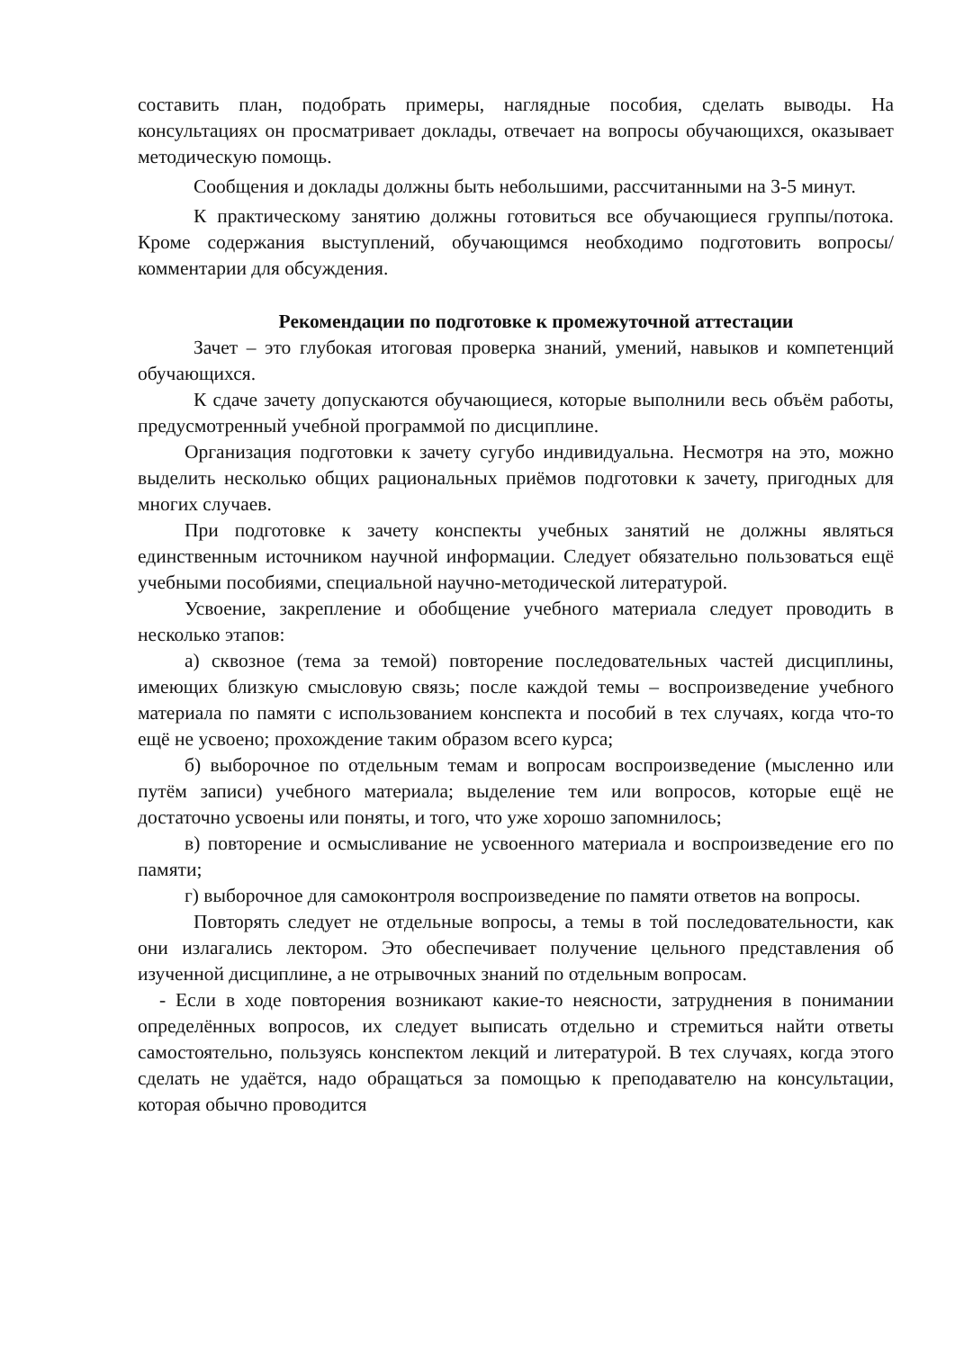составить план, подобрать примеры, наглядные пособия, сделать выводы. На консультациях он просматривает доклады, отвечает на вопросы обучающихся, оказывает методическую помощь.
Сообщения и доклады должны быть небольшими, рассчитанными на 3-5 минут.
К практическому занятию должны готовиться все обучающиеся группы/потока. Кроме содержания выступлений, обучающимся необходимо подготовить вопросы/комментарии для обсуждения.
Рекомендации по подготовке к промежуточной аттестации
Зачет – это глубокая итоговая проверка знаний, умений, навыков и компетенций обучающихся.
К сдаче зачету допускаются обучающиеся, которые выполнили весь объём работы, предусмотренный учебной программой по дисциплине.
Организация подготовки к зачету сугубо индивидуальна. Несмотря на это, можно выделить несколько общих рациональных приёмов подготовки к зачету, пригодных для многих случаев.
При подготовке к зачету конспекты учебных занятий не должны являться единственным источником научной информации. Следует обязательно пользоваться ещё учебными пособиями, специальной научно-методической литературой.
Усвоение, закрепление и обобщение учебного материала следует проводить в несколько этапов:
а) сквозное (тема за темой) повторение последовательных частей дисциплины, имеющих близкую смысловую связь; после каждой темы – воспроизведение учебного материала по памяти с использованием конспекта и пособий в тех случаях, когда что-то ещё не усвоено; прохождение таким образом всего курса;
б) выборочное по отдельным темам и вопросам воспроизведение (мысленно или путём записи) учебного материала; выделение тем или вопросов, которые ещё не достаточно усвоены или поняты, и того, что уже хорошо запомнилось;
в) повторение и осмысливание не усвоенного материала и воспроизведение его по памяти;
г) выборочное для самоконтроля воспроизведение по памяти ответов на вопросы.
Повторять следует не отдельные вопросы, а темы в той последовательности, как они излагались лектором. Это обеспечивает получение цельного представления об изученной дисциплине, а не отрывочных знаний по отдельным вопросам.
- Если в ходе повторения возникают какие-то неясности, затруднения в понимании определённых вопросов, их следует выписать отдельно и стремиться найти ответы самостоятельно, пользуясь конспектом лекций и литературой. В тех случаях, когда этого сделать не удаётся, надо обращаться за помощью к преподавателю на консультации, которая обычно проводится